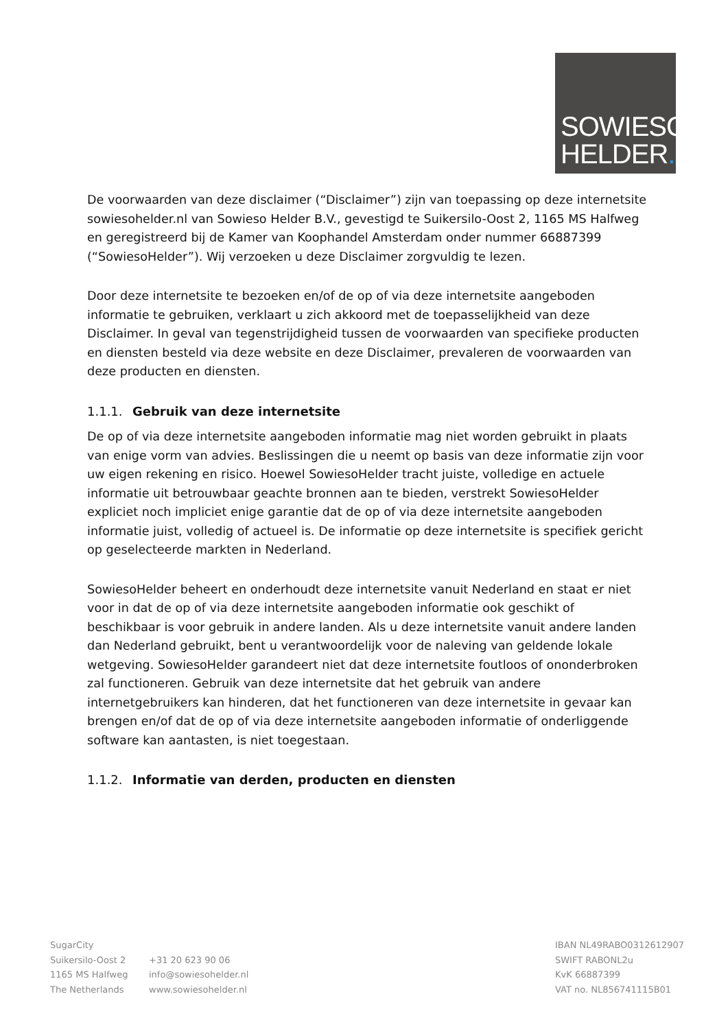SOWIESO
HELDER.
De voorwaarden van deze disclaimer (“Disclaimer”) zijn van toepassing op deze internetsite sowiesohelder.nl van Sowieso Helder B.V., gevestigd te Suikersilo-Oost 2, 1165 MS Halfweg en geregistreerd bij de Kamer van Koophandel Amsterdam onder nummer 66887399 (“SowiesoHelder”). Wij verzoeken u deze Disclaimer zorgvuldig te lezen.
Door deze internetsite te bezoeken en/of de op of via deze internetsite aangeboden informatie te gebruiken, verklaart u zich akkoord met de toepasselijkheid van deze Disclaimer. In geval van tegenstrijdigheid tussen de voorwaarden van specifieke producten en diensten besteld via deze website en deze Disclaimer, prevaleren de voorwaarden van deze producten en diensten.
1.1.1. Gebruik van deze internetsite
De op of via deze internetsite aangeboden informatie mag niet worden gebruikt in plaats van enige vorm van advies. Beslissingen die u neemt op basis van deze informatie zijn voor uw eigen rekening en risico. Hoewel SowiesoHelder tracht juiste, volledige en actuele informatie uit betrouwbaar geachte bronnen aan te bieden, verstrekt SowiesoHelder expliciet noch impliciet enige garantie dat de op of via deze internetsite aangeboden informatie juist, volledig of actueel is. De informatie op deze internetsite is specifiek gericht op geselecteerde markten in Nederland.
SowiesoHelder beheert en onderhoudt deze internetsite vanuit Nederland en staat er niet voor in dat de op of via deze internetsite aangeboden informatie ook geschikt of beschikbaar is voor gebruik in andere landen. Als u deze internetsite vanuit andere landen dan Nederland gebruikt, bent u verantwoordelijk voor de naleving van geldende lokale wetgeving. SowiesoHelder garandeert niet dat deze internetsite foutloos of ononderbroken zal functioneren. Gebruik van deze internetsite dat het gebruik van andere internetgebruikers kan hinderen, dat het functioneren van deze internetsite in gevaar kan brengen en/of dat de op of via deze internetsite aangeboden informatie of onderliggende software kan aantasten, is niet toegestaan.
1.1.2. Informatie van derden, producten en diensten
SugarCity
Suikersilo-Oost 2
1165 MS Halfweg
The Netherlands
+31 20 623 90 06
info@sowiesohelder.nl
www.sowiesohelder.nl
IBAN NL49RABO0312612907
SWIFT RABONL2u
KvK 66887399
VAT no. NL856741115B01